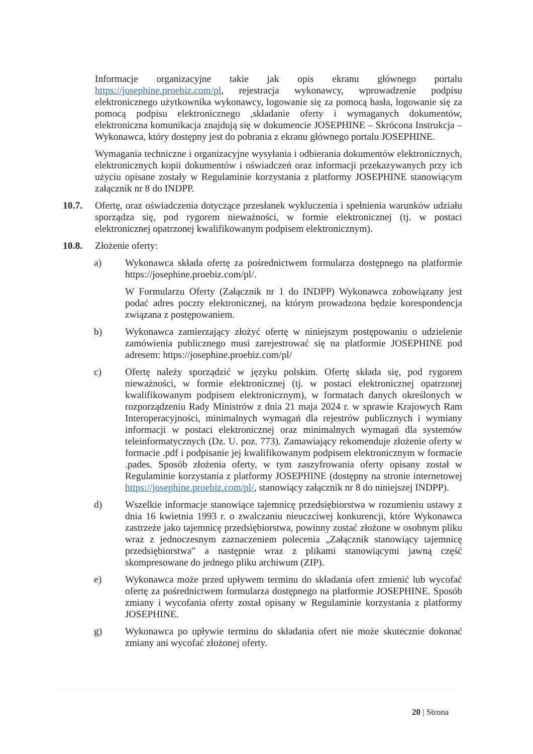Informacje organizacyjne takie jak opis ekranu głównego portalu https://josephine.proebiz.com/pl, rejestracja wykonawcy, wprowadzenie podpisu elektronicznego użytkownika wykonawcy, logowanie się za pomocą hasła, logowanie się za pomocą podpisu elektronicznego ,składanie oferty i wymaganych dokumentów, elektroniczna komunikacja znajdują się w dokumencie JOSEPHINE – Skrócona Instrukcja – Wykonawca, który dostępny jest do pobrania z ekranu głównego portalu JOSEPHINE.
Wymagania techniczne i organizacyjne wysyłania i odbierania dokumentów elektronicznych, elektronicznych kopii dokumentów i oświadczeń oraz informacji przekazywanych przy ich użyciu opisane zostały w Regulaminie korzystania z platformy JOSEPHINE stanowiącym załącznik nr 8 do INDPP.
10.7. Ofertę, oraz oświadczenia dotyczące przesłanek wykluczenia i spełnienia warunków udziału sporządza się, pod rygorem nieważności, w formie elektronicznej (tj. w postaci elektronicznej opatrzonej kwalifikowanym podpisem elektronicznym).
10.8. Złożenie oferty:
a) Wykonawca składa ofertę za pośrednictwem formularza dostępnego na platformie https://josephine.proebiz.com/pl/.
W Formularzu Oferty (Załącznik nr 1 do INDPP) Wykonawca zobowiązany jest podać adres poczty elektronicznej, na którym prowadzona będzie korespondencja związana z postępowaniem.
b) Wykonawca zamierzający złożyć ofertę w niniejszym postępowaniu o udzielenie zamówienia publicznego musi zarejestrować się na platformie JOSEPHINE pod adresem: https://josephine.proebiz.com/pl/
c) Ofertę należy sporządzić w języku polskim. Ofertę składa się, pod rygorem nieważności, w formie elektronicznej (tj. w postaci elektronicznej opatrzonej kwalifikowanym podpisem elektronicznym), w formatach danych określonych w rozporządzeniu Rady Ministrów z dnia 21 maja 2024 r. w sprawie Krajowych Ram Interoperacyjności, minimalnych wymagań dla rejestrów publicznych i wymiany informacji w postaci elektronicznej oraz minimalnych wymagań dla systemów teleinformatycznych (Dz. U. poz. 773). Zamawiający rekomenduje złożenie oferty w formacie .pdf i podpisanie jej kwalifikowanym podpisem elektronicznym w formacie .pades. Sposób złożenia oferty, w tym zaszyfrowania oferty opisany został w Regulaminie korzystania z platformy JOSEPHINE (dostępny na stronie internetowej https://josephine.proebiz.com/pl/, stanowiący załącznik nr 8 do niniejszej INDPP).
d) Wszelkie informacje stanowiące tajemnicę przedsiębiorstwa w rozumieniu ustawy z dnia 16 kwietnia 1993 r. o zwalczaniu nieuczciwej konkurencji, które Wykonawca zastrzeże jako tajemnicę przedsiębiorstwa, powinny zostać złożone w osobnym pliku wraz z jednoczesnym zaznaczeniem polecenia „Załącznik stanowiący tajemnicę przedsiębiorstwa" a następnie wraz z plikami stanowiącymi jawną część skompresowane do jednego pliku archiwum (ZIP).
e) Wykonawca może przed upływem terminu do składania ofert zmienić lub wycofać ofertę za pośrednictwem formularza dostępnego na platformie JOSEPHINE. Sposób zmiany i wycofania oferty został opisany w Regulaminie korzystania z platformy JOSEPHINE.
g) Wykonawca po upływie terminu do składania ofert nie może skutecznie dokonać zmiany ani wycofać złożonej oferty.
20 | Strona